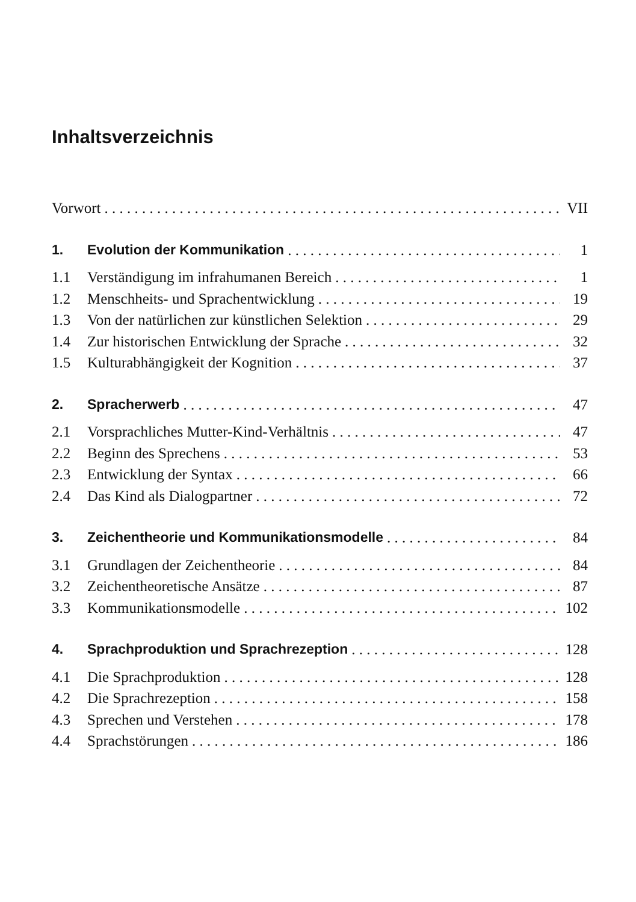Inhaltsverzeichnis
Vorwort VII
1. Evolution der Kommunikation 1
1.1 Verständigung im infrahumanen Bereich 1
1.2 Menschheits- und Sprachentwicklung 19
1.3 Von der natürlichen zur künstlichen Selektion 29
1.4 Zur historischen Entwicklung der Sprache 32
1.5 Kulturabhängigkeit der Kognition 37
2. Spracherwerb 47
2.1 Vorsprachliches Mutter-Kind-Verhältnis 47
2.2 Beginn des Sprechens 53
2.3 Entwicklung der Syntax 66
2.4 Das Kind als Dialogpartner 72
3. Zeichentheorie und Kommunikationsmodelle 84
3.1 Grundlagen der Zeichentheorie 84
3.2 Zeichentheoretische Ansätze 87
3.3 Kommunikationsmodelle 102
4. Sprachproduktion und Sprachrezeption 128
4.1 Die Sprachproduktion 128
4.2 Die Sprachrezeption 158
4.3 Sprechen und Verstehen 178
4.4 Sprachstörungen 186